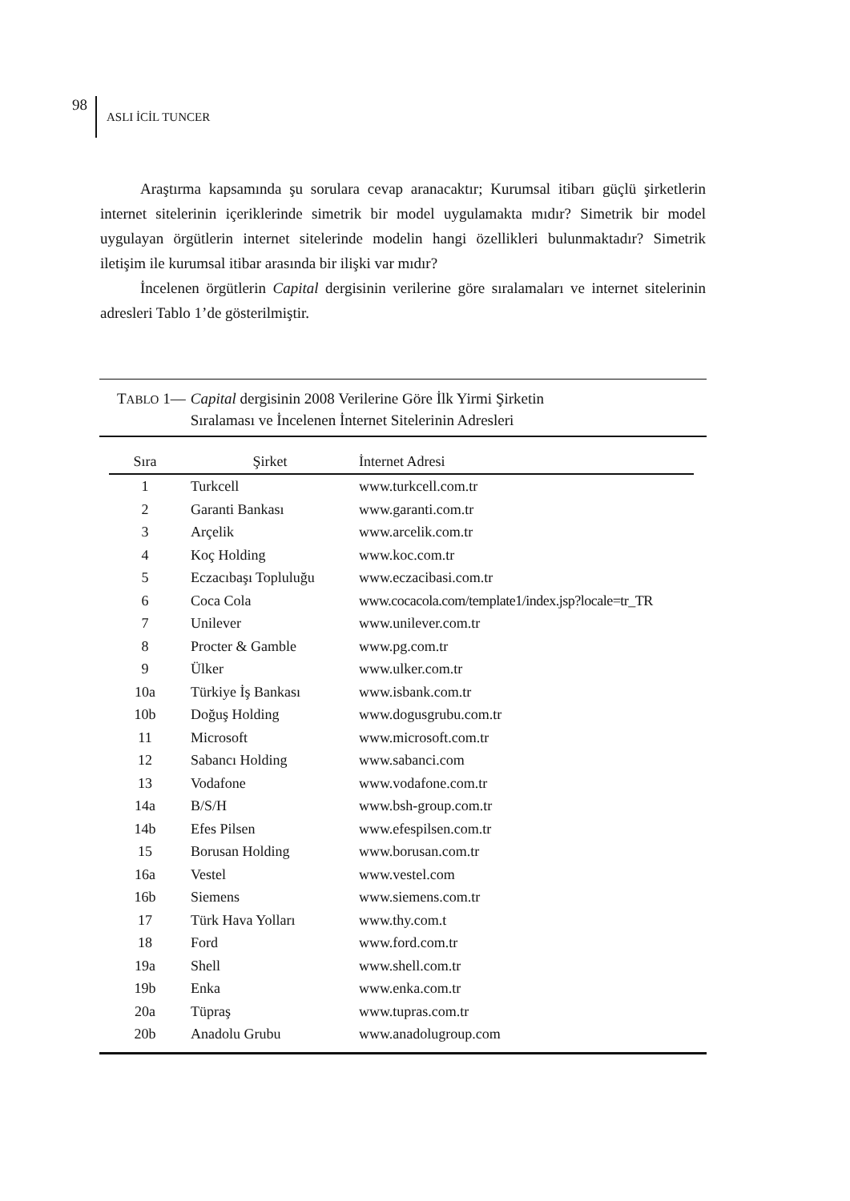98 ASLI İCİL TUNCER
Araştırma kapsamında şu sorulara cevap aranacaktır; Kurumsal itibarı güçlü şirketlerin internet sitelerinin içeriklerinde simetrik bir model uygulamakta mıdır? Simetrik bir model uygulayan örgütlerin internet sitelerinde modelin hangi özellikleri bulunmaktadır? Simetrik iletişim ile kurumsal itibar arasında bir ilişki var mıdır?
İncelenen örgütlerin Capital dergisinin verilerine göre sıralamaları ve internet sitelerinin adresleri Tablo 1’de gösterilmiştir.
TABLO 1— Capital dergisinin 2008 Verilerine Göre İlk Yirmi Şirketin
Sıralaması ve İncelenen İnternet Sitelerinin Adresleri
| Sıra | Şirket | İnternet Adresi |
| --- | --- | --- |
| 1 | Turkcell | www.turkcell.com.tr |
| 2 | Garanti Bankası | www.garanti.com.tr |
| 3 | Arçelik | www.arcelik.com.tr |
| 4 | Koç Holding | www.koc.com.tr |
| 5 | Eczacıbaşı Topluluğu | www.eczacibasi.com.tr |
| 6 | Coca Cola | www.cocacola.com/template1/index.jsp?locale=tr_TR |
| 7 | Unilever | www.unilever.com.tr |
| 8 | Procter & Gamble | www.pg.com.tr |
| 9 | Ülker | www.ulker.com.tr |
| 10a | Türkiye İş Bankası | www.isbank.com.tr |
| 10b | Doğuş Holding | www.dogusgrubu.com.tr |
| 11 | Microsoft | www.microsoft.com.tr |
| 12 | Sabancı Holding | www.sabanci.com |
| 13 | Vodafone | www.vodafone.com.tr |
| 14a | B/S/H | www.bsh-group.com.tr |
| 14b | Efes Pilsen | www.efespilsen.com.tr |
| 15 | Borusan Holding | www.borusan.com.tr |
| 16a | Vestel | www.vestel.com |
| 16b | Siemens | www.siemens.com.tr |
| 17 | Türk Hava Yolları | www.thy.com.t |
| 18 | Ford | www.ford.com.tr |
| 19a | Shell | www.shell.com.tr |
| 19b | Enka | www.enka.com.tr |
| 20a | Tüpraş | www.tupras.com.tr |
| 20b | Anadolu Grubu | www.anadolugroup.com |